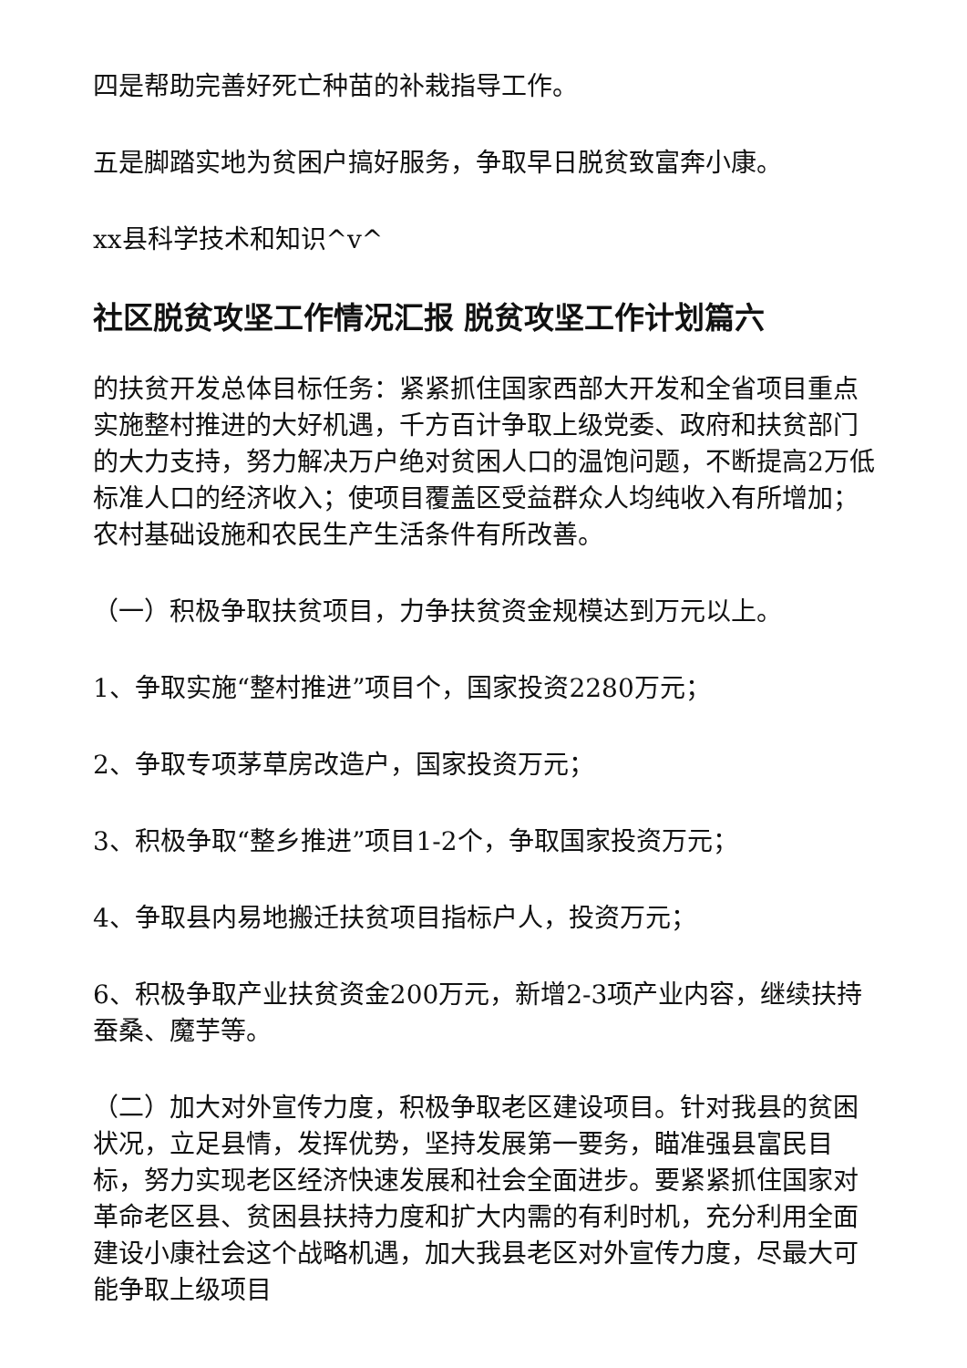四是帮助完善好死亡种苗的补栽指导工作。
五是脚踏实地为贫困户搞好服务，争取早日脱贫致富奔小康。
xx县科学技术和知识^v^
社区脱贫攻坚工作情况汇报 脱贫攻坚工作计划篇六
的扶贫开发总体目标任务：紧紧抓住国家西部大开发和全省项目重点实施整村推进的大好机遇，千方百计争取上级党委、政府和扶贫部门的大力支持，努力解决万户绝对贫困人口的温饱问题，不断提高2万低标准人口的经济收入；使项目覆盖区受益群众人均纯收入有所增加；农村基础设施和农民生产生活条件有所改善。
（一）积极争取扶贫项目，力争扶贫资金规模达到万元以上。
1、争取实施“整村推进”项目个，国家投资2280万元；
2、争取专项茅草房改造户，国家投资万元；
3、积极争取“整乡推进”项目1-2个，争取国家投资万元；
4、争取县内易地搬迁扶贫项目指标户人，投资万元；
6、积极争取产业扶贫资金200万元，新增2-3项产业内容，继续扶持蚕桑、魔芋等。
（二）加大对外宣传力度，积极争取老区建设项目。针对我县的贫困状况，立足县情，发挥优势，坚持发展第一要务，瞄准强县富民目标，努力实现老区经济快速发展和社会全面进步。要紧紧抓住国家对革命老区县、贫困县扶持力度和扩大内需的有利时机，充分利用全面建设小康社会这个战略机遇，加大我县老区对外宣传力度，尽最大可能争取上级项目